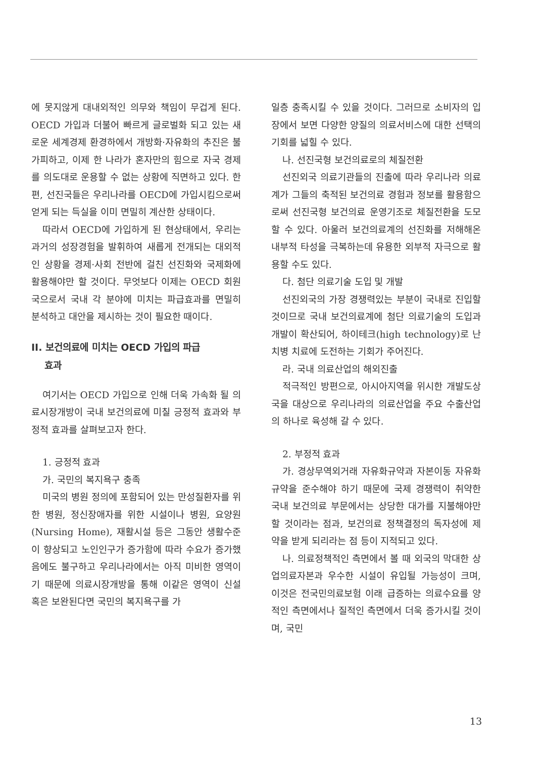에 못지않게 대내외적인 의무와 책임이 무겁게 된다. OECD 가입과 더불어 빠르게 글로벌화 되고 있는 새로운 세계경제 환경하에서 개방화·자유화의 추진은 불가피하고, 이제 한 나라가 혼자만의 힘으로 자국 경제를 의도대로 운용할 수 없는 상황에 직면하고 있다. 한편, 선진국들은 우리나라를 OECD에 가입시킴으로써 얻게 되는 득실을 이미 면밀히 계산한 상태이다.
따라서 OECD에 가입하게 된 현상태에서, 우리는 과거의 성장경험을 발휘하여 새롭게 전개되는 대외적인 상황을 경제·사회 전반에 걸친 선진화와 국제화에 활용해야만 할 것이다. 무엇보다 이제는 OECD 회원국으로서 국내 각 분야에 미치는 파급효과를 면밀히 분석하고 대안을 제시하는 것이 필요한 때이다.
II. 보건의료에 미치는 OECD 가입의 파급
효과
여기서는 OECD 가입으로 인해 더욱 가속화 될 의료시장개방이 국내 보건의료에 미칠 긍정적 효과와 부정적 효과를 살펴보고자 한다.
1. 긍정적 효과
가. 국민의 복지욕구 충족
미국의 병원 정의에 포함되어 있는 만성질환자를 위한 병원, 정신장애자를 위한 시설이나 병원, 요양원(Nursing Home), 재활시설 등은 그동안 생활수준이 향상되고 노인인구가 증가함에 따라 수요가 증가했음에도 불구하고 우리나라에서는 아직 미비한 영역이기 때문에 의료시장개방을 통해 이같은 영역이 신설 혹은 보완된다면 국민의 복지욕구를 가
일층 충족시킬 수 있을 것이다. 그러므로 소비자의 입장에서 보면 다양한 양질의 의료서비스에 대한 선택의 기회를 넓힐 수 있다.
나. 선진국형 보건의료로의 체질전환
선진외국 의료기관들의 진출에 따라 우리나라 의료계가 그들의 축적된 보건의료 경험과 정보를 활용함으로써 선진국형 보건의료 운영기조로 체질전환을 도모할 수 있다. 아울러 보건의료계의 선진화를 저해해온 내부적 타성을 극복하는데 유용한 외부적 자극으로 활용할 수도 있다.
다. 첨단 의료기술 도입 및 개발
선진외국의 가장 경쟁력있는 부분이 국내로 진입할 것이므로 국내 보건의료계에 첨단 의료기술의 도입과 개발이 확산되어, 하이테크(high technology)로 난치병 치료에 도전하는 기회가 주어진다.
라. 국내 의료산업의 해외진출
적극적인 방편으로, 아시아지역을 위시한 개발도상국을 대상으로 우리나라의 의료산업을 주요 수출산업의 하나로 육성해 갈 수 있다.
2. 부정적 효과
가. 경상무역외거래 자유화규약과 자본이동 자유화규약을 준수해야 하기 때문에 국제 경쟁력이 취약한 국내 보건의료 부문에서는 상당한 대가를 지불해야만 할 것이라는 점과, 보건의료 정책결정의 독자성에 제약을 받게 되리라는 점 등이 지적되고 있다.
나. 의료정책적인 측면에서 볼 때 외국의 막대한 상업의료자본과 우수한 시설이 유입될 가능성이 크며, 이것은 전국민의료보험 이래 급증하는 의료수요를 양적인 측면에서나 질적인 측면에서 더욱 증가시킬 것이며, 국민
13